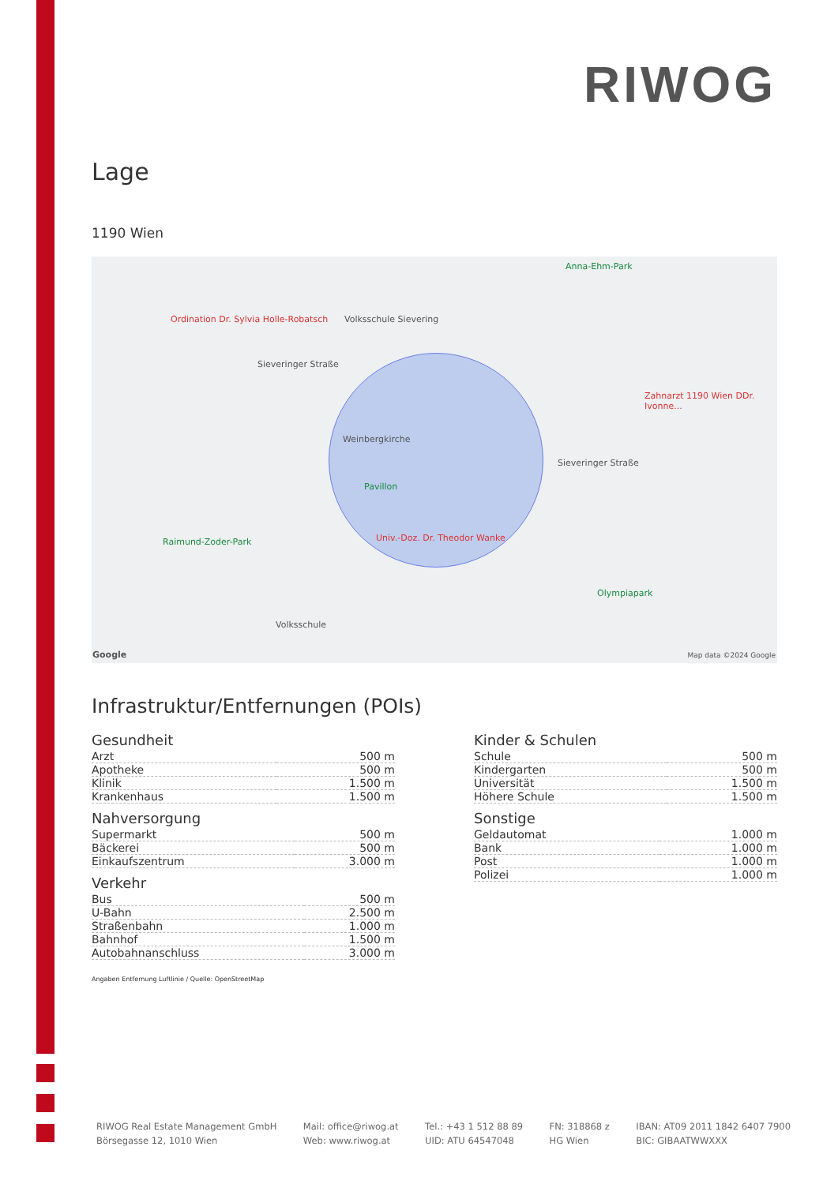RIWOG
Lage
1190 Wien
Ordination Dr. Sylvia Holle-Robatsch Volksschule Sievering
Sieveringer Straße
Weinbergkirche
Pavillon
Univ.-Doz. Dr. Theodor Wanke Raimund-Zoder-Park
Olympiapark
Anna-Ehm-Park
Zahnarzt 1190 Wien DDr. Ivonne...
Sieveringer Straße
Volksschule
Google Map data ©2024 Google
Infrastruktur/Entfernungen (POIs)
Gesundheit
| Arzt | 500 m |
| Apotheke | 500 m |
| Klinik | 1.500 m |
| Krankenhaus | 1.500 m |
Nahversorgung
| Supermarkt | 500 m |
| Bäckerei | 500 m |
| Einkaufszentrum | 3.000 m |
Verkehr
| Bus | 500 m |
| U-Bahn | 2.500 m |
| Straßenbahn | 1.000 m |
| Bahnhof | 1.500 m |
| Autobahnanschluss | 3.000 m |
Kinder & Schulen
| Schule | 500 m |
| Kindergarten | 500 m |
| Universität | 1.500 m |
| Höhere Schule | 1.500 m |
Sonstige
| Geldautomat | 1.000 m |
| Bank | 1.000 m |
| Post | 1.000 m |
| Polizei | 1.000 m |
Angaben Entfernung Luftlinie / Quelle: OpenStreetMap
RIWOG Real Estate Management GmbH
Börsegasse 12, 1010 Wien
Mail: office@riwog.at
Web: www.riwog.at
Tel.: +43 1 512 88 89
UID: ATU 64547048
FN: 318868 z
HG Wien
IBAN: AT09 2011 1842 6407 7900
BIC: GIBAATWWXXX